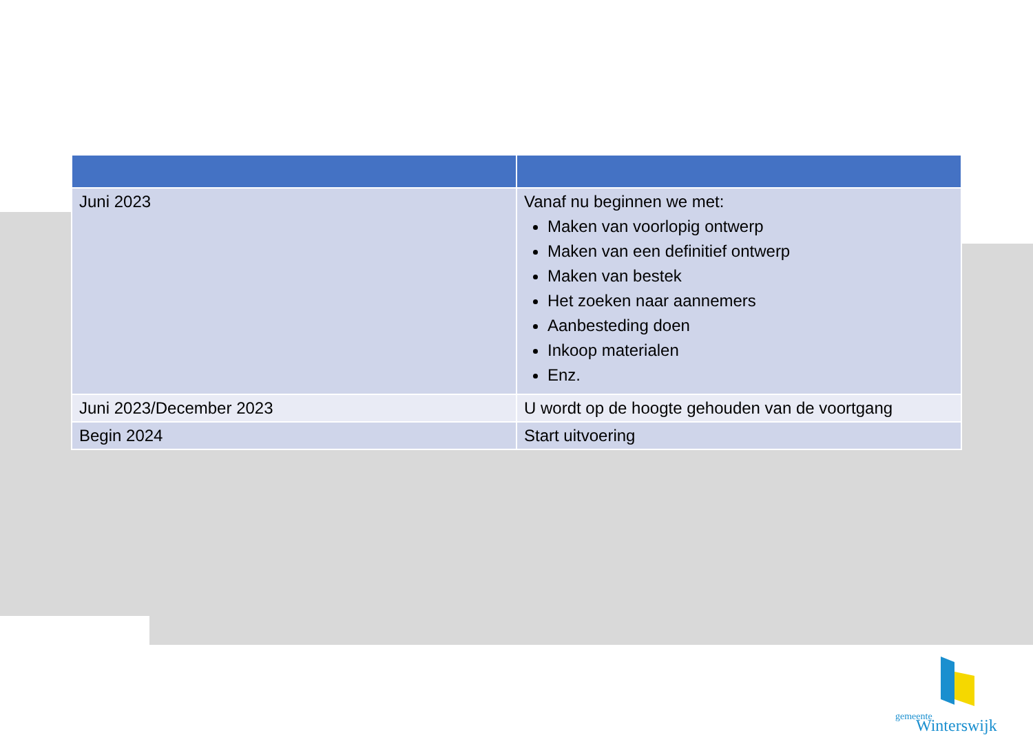| Juni 2023 | Vanaf nu beginnen we met: Maken van voorlopig ontwerp Maken van een definitief ontwerp Maken van bestek Het zoeken naar aannemers Aanbesteding doen Inkoop materialen Enz. |
| Juni 2023/December 2023 | U wordt op de hoogte gehouden van de voortgang |
| Begin 2024 | Start uitvoering |
gemeente
Winterswijk